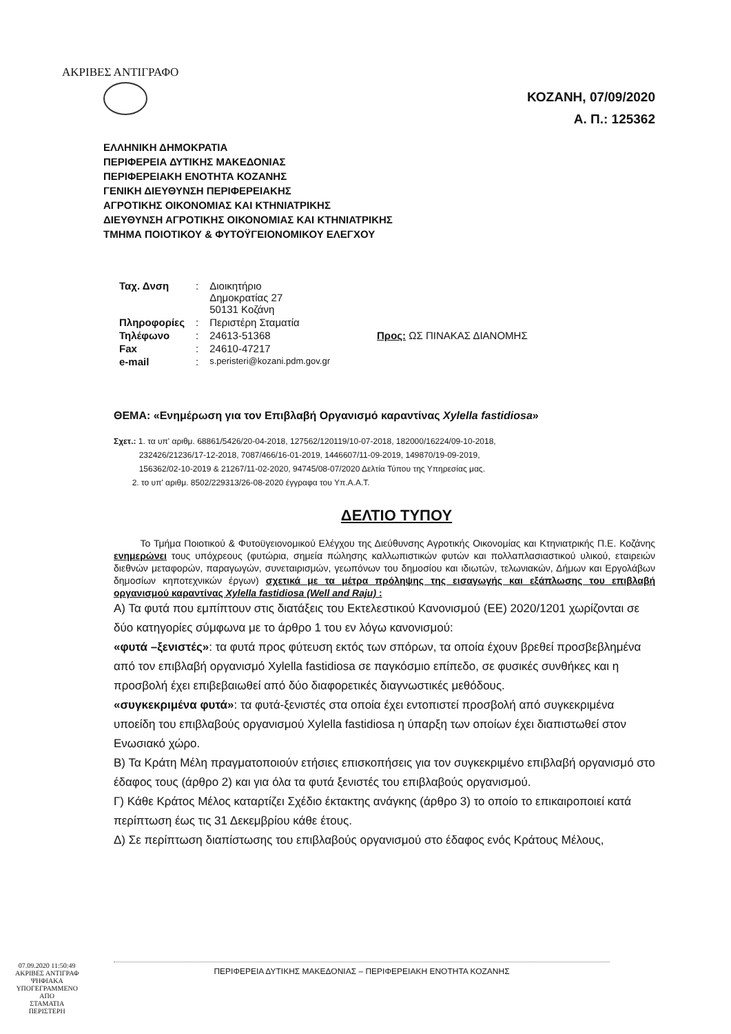ΑΚΡΙΒΕΣ ΑΝΤΙΓΡΑΦΟ
ΚΟΖΑΝΗ, 07/09/2020
Α. Π.: 125362
ΕΛΛΗΝΙΚΗ ΔΗΜΟΚΡΑΤΙΑ
ΠΕΡΙΦΕΡΕΙΑ ΔΥΤΙΚΗΣ ΜΑΚΕΔΟΝΙΑΣ
ΠΕΡΙΦΕΡΕΙΑΚΗ ΕΝΟΤΗΤΑ ΚΟΖΑΝΗΣ
ΓΕΝΙΚΗ ΔΙΕΥΘΥΝΣΗ ΠΕΡΙΦΕΡΕΙΑΚΗΣ
ΑΓΡΟΤΙΚΗΣ ΟΙΚΟΝΟΜΙΑΣ ΚΑΙ ΚΤΗΝΙΑΤΡΙΚΗΣ
ΔΙΕΥΘΥΝΣΗ ΑΓΡΟΤΙΚΗΣ ΟΙΚΟΝΟΜΙΑΣ ΚΑΙ ΚΤΗΝΙΑΤΡΙΚΗΣ
ΤΜΗΜΑ ΠΟΙΟΤΙΚΟΥ & ΦΥΤΟΫΓΕΙΟΝΟΜΙΚΟΥ ΕΛΕΓΧΟΥ
| Ταχ. Δνση | : | Διοικητήριο Δημοκρατίας 27 50131 Κοζάνη | |
| Πληροφορίες | : | Περιστέρη Σταματία | |
| Τηλέφωνο | : | 24613-51368 | Προς: ΩΣ ΠΙΝΑΚΑΣ ΔΙΑΝΟΜΗΣ |
| Fax | : | 24610-47217 | |
| e-mail | : | s.peristeri@kozani.pdm.gov.gr | |
ΘΕΜΑ: «Ενημέρωση για τον Επιβλαβή Οργανισμό καραντίνας Xylella fastidiosa»
Σχετ.: 1. τα υπ' αριθμ. 68861/5426/20-04-2018, 127562/120119/10-07-2018, 182000/16224/09-10-2018,
232426/21236/17-12-2018, 7087/466/16-01-2019, 1446607/11-09-2019, 149870/19-09-2019,
156362/02-10-2019 & 21267/11-02-2020, 94745/08-07/2020 Δελτία Τύπου της Υπηρεσίας μας.
2. το υπ' αριθμ. 8502/229313/26-08-2020 έγγραφα του Υπ.Α.Α.Τ.
ΔΕΛΤΙΟ ΤΥΠΟΥ
Το Τμήμα Ποιοτικού & Φυτοϋγειονομικού Ελέγχου της Διεύθυνσης Αγροτικής Οικονομίας και Κτηνιατρικής Π.Ε. Κοζάνης ενημερώνει τους υπόχρεους (φυτώρια, σημεία πώλησης καλλωπιστικών φυτών και πολλαπλασιαστικού υλικού, εταιρειών διεθνών μεταφορών, παραγωγών, συνεταιρισμών, γεωπόνων του δημοσίου και ιδιωτών, τελωνιακών, Δήμων και Εργολάβων δημοσίων κηποτεχνικών έργων) σχετικά με τα μέτρα πρόληψης της εισαγωγής και εξάπλωσης του επιβλαβή οργανισμού καραντίνας Xylella fastidiosa (Well and Raju) :
Α) Τα φυτά που εμπίπτουν στις διατάξεις του Εκτελεστικού Κανονισμού (ΕΕ) 2020/1201 χωρίζονται σε δύο κατηγορίες σύμφωνα με το άρθρο 1 του εν λόγω κανονισμού:
«φυτά –ξενιστές»: τα φυτά προς φύτευση εκτός των σπόρων, τα οποία έχουν βρεθεί προσβεβλημένα από τον επιβλαβή οργανισμό Xylella fastidiosa σε παγκόσμιο επίπεδο, σε φυσικές συνθήκες και η προσβολή έχει επιβεβαιωθεί από δύο διαφορετικές διαγνωστικές μεθόδους.
«συγκεκριμένα φυτά»: τα φυτά-ξενιστές στα οποία έχει εντοπιστεί προσβολή από συγκεκριμένα υποείδη του επιβλαβούς οργανισμού Xylella fastidiosa η ύπαρξη των οποίων έχει διαπιστωθεί στον Ενωσιακό χώρο.
Β) Τα Κράτη Μέλη πραγματοποιούν ετήσιες επισκοπήσεις για τον συγκεκριμένο επιβλαβή οργανισμό στο έδαφος τους (άρθρο 2) και για όλα τα φυτά ξενιστές του επιβλαβούς οργανισμού.
Γ) Κάθε Κράτος Μέλος καταρτίζει Σχέδιο έκτακτης ανάγκης (άρθρο 3) το οποίο το επικαιροποιεί κατά περίπτωση έως τις 31 Δεκεμβρίου κάθε έτους.
Δ) Σε περίπτωση διαπίστωσης του επιβλαβούς οργανισμού στο έδαφος ενός Κράτους Μέλους,
07.09.2020 11:50:49
ΑΚΡΙΒΕΣ ΑΝΤΙΓΡΑΦ
ΨΗΦΙΑΚΑ
ΥΠΟΓΕΓΡΑΜΜΕΝΟ
ΑΠΟ
ΣΤΑΜΑΤΙΑ
ΠΕΡΙΣΤΕΡΗ
ΠΕΡΙΦΕΡΕΙΑ ΔΥΤΙΚΗΣ ΜΑΚΕΔΟΝΙΑΣ – ΠΕΡΙΦΕΡΕΙΑΚΗ ΕΝΟΤΗΤΑ ΚΟΖΑΝΗΣ